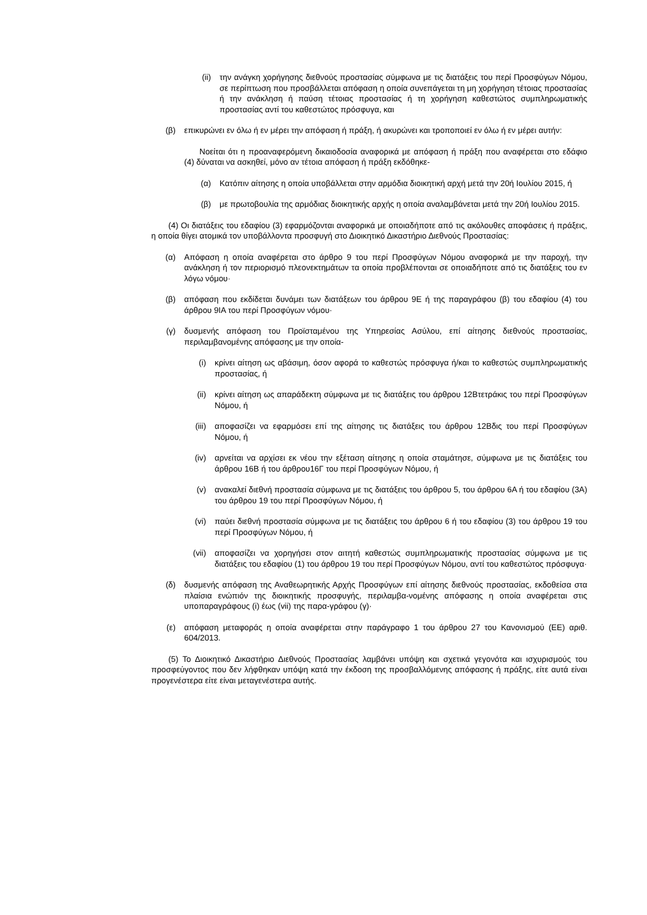(ii)
την ανάγκη χορήγησης διεθνούς προστασίας σύμφωνα με τις διατάξεις του περί Προσφύγων Νόμου, σε περίπτωση που προσβάλλεται απόφαση η οποία συνεπάγεται τη μη χορήγηση τέτοιας προστασίας ή την ανάκληση ή παύση τέτοιας προστασίας ή τη χορήγηση καθεστώτος συμπληρωματικής προστασίας αντί του καθεστώτος πρόσφυγα, και
(β) επικυρώνει εν όλω ή εν μέρει την απόφαση ή πράξη, ή ακυρώνει και τροποποιεί εν όλω ή εν μέρει αυτήν:
Νοείται ότι η προαναφερόμενη δικαιοδοσία αναφορικά με απόφαση ή πράξη που αναφέρεται στο εδάφιο (4) δύναται να ασκηθεί, μόνο αν τέτοια απόφαση ή πράξη εκδόθηκε-
(α) Κατόπιν αίτησης η οποία υποβάλλεται στην αρμόδια διοικητική αρχή μετά την 20ή Ιουλίου 2015, ή
(β) με πρωτοβουλία της αρμόδιας διοικητικής αρχής η οποία αναλαμβάνεται μετά την 20ή Ιουλίου 2015.
(4) Οι διατάξεις του εδαφίου (3) εφαρμόζονται αναφορικά με οποιαδήποτε από τις ακόλουθες αποφάσεις ή πράξεις, η οποία θίγει ατομικά τον υποβάλλοντα προσφυγή στο Διοικητικό Δικαστήριο Διεθνούς Προστασίας:
(α) Απόφαση η οποία αναφέρεται στο άρθρο 9 του περί Προσφύγων Νόμου αναφορικά με την παροχή, την ανάκληση ή τον περιορισμό πλεονεκτημάτων τα οποία προβλέπονται σε οποιαδήποτε από τις διατάξεις του εν λόγω νόμου·
(β) απόφαση που εκδίδεται δυνάμει των διατάξεων του άρθρου 9Ε ή της παραγράφου (β) του εδαφίου (4) του άρθρου 9ΙΑ του περί Προσφύγων νόμου·
(γ) δυσμενής απόφαση του Προϊσταμένου της Υπηρεσίας Ασύλου, επί αίτησης διεθνούς προστασίας, περιλαμβανομένης απόφασης με την οποία-
(i) κρίνει αίτηση ως αβάσιμη, όσον αφορά το καθεστώς πρόσφυγα ή/και το καθεστώς συμπληρωματικής προστασίας, ή
(ii) κρίνει αίτηση ως απαράδεκτη σύμφωνα με τις διατάξεις του άρθρου 12Βτετράκις του περί Προσφύγων Νόμου, ή
(iii)
αποφασίζει να εφαρμόσει επί της αίτησης τις διατάξεις του άρθρου 12Βδις του περί Προσφύγων Νόμου, ή
(iv) αρνείται να αρχίσει εκ νέου την εξέταση αίτησης η οποία σταμάτησε, σύμφωνα με τις διατάξεις του άρθρου 16Β ή του άρθρου16Γ του περί Προσφύγων Νόμου, ή
(v) ανακαλεί διεθνή προστασία σύμφωνα με τις διατάξεις του άρθρου 5, του άρθρου 6Α ή του εδαφίου (3Α) του άρθρου 19 του περί Προσφύγων Νόμου, ή
(vi) παύει διεθνή προστασία σύμφωνα με τις διατάξεις του άρθρου 6 ή του εδαφίου (3) του άρθρου 19 του περί Προσφύγων Νόμου, ή
(vii)
αποφασίζει να χορηγήσει στον αιτητή καθεστώς συμπληρωματικής προστασίας σύμφωνα με τις διατάξεις του εδαφίου (1) του άρθρου 19 του περί Προσφύγων Νόμου, αντί του καθεστώτος πρόσφυγα·
(δ) δυσμενής απόφαση της Αναθεωρητικής Αρχής Προσφύγων επί αίτησης διεθνούς προστασίας, εκδοθείσα στα πλαίσια ενώπιόν της διοικητικής προσφυγής, περιλαμβα-νομένης απόφασης η οποία αναφέρεται στις υποπαραγράφους (i) έως (vii) της παρα-γράφου (γ)·
(ε) απόφαση μεταφοράς η οποία αναφέρεται στην παράγραφο 1 του άρθρου 27 του Κανονισμού (ΕΕ) αριθ. 604/2013.
(5) Το Διοικητικό Δικαστήριο Διεθνούς Προστασίας λαμβάνει υπόψη και σχετικά γεγονότα και ισχυρισμούς του προσφεύγοντος που δεν λήφθηκαν υπόψη κατά την έκδοση της προσβαλλόμενης απόφασης ή πράξης, είτε αυτά είναι προγενέστερα είτε είναι μεταγενέστερα αυτής.